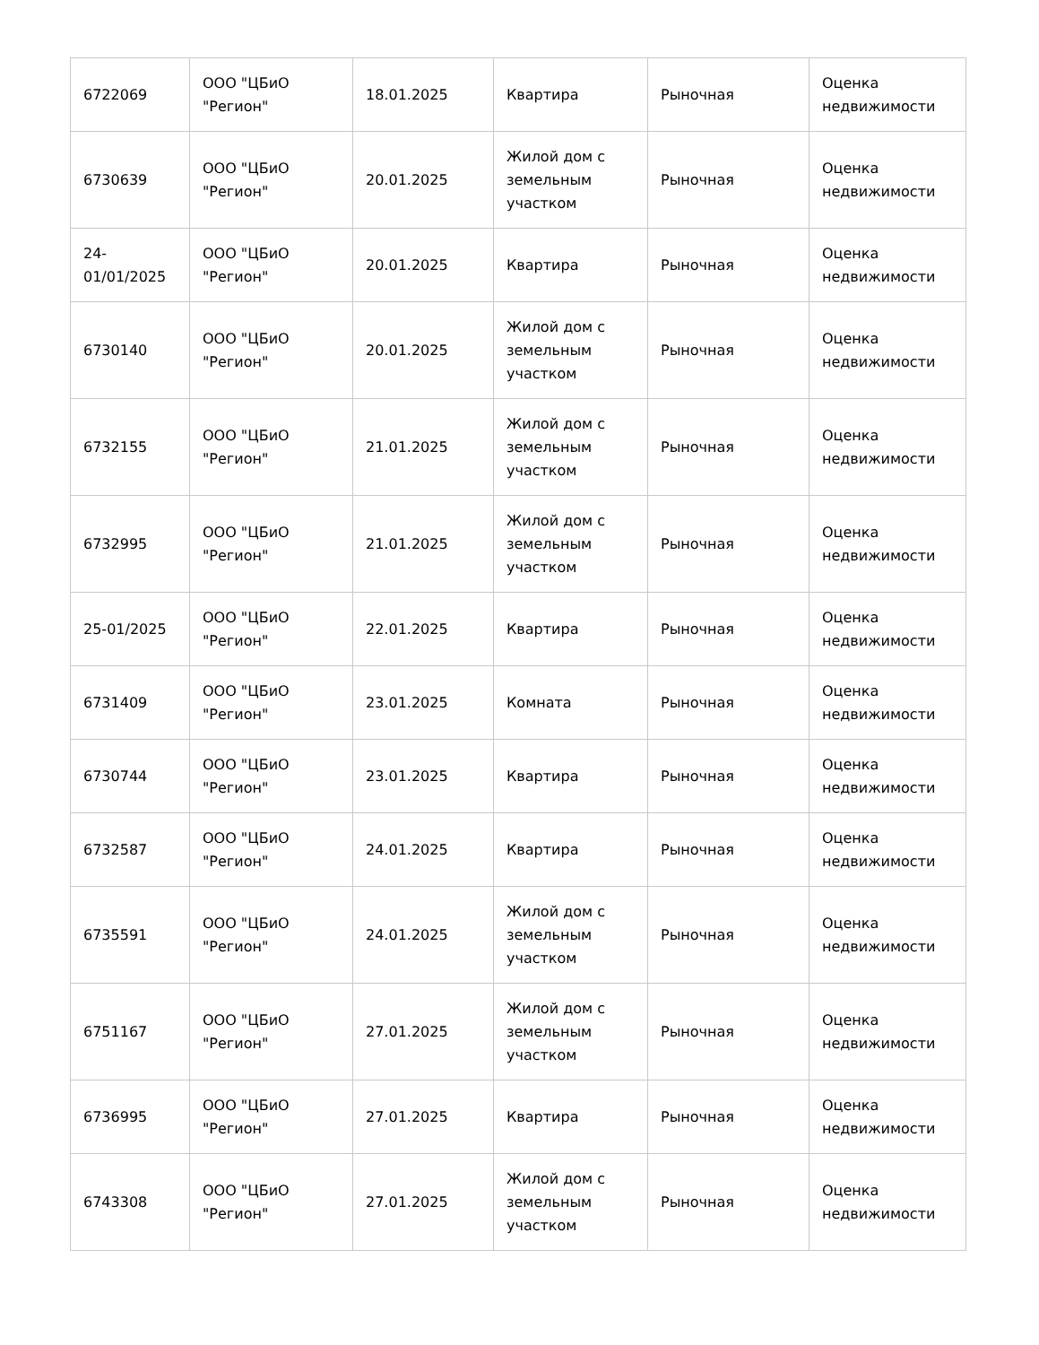| 6722069 | ООО "ЦБиО "Регион" | 18.01.2025 | Квартира | Рыночная | Оценка недвижимости |
| 6730639 | ООО "ЦБиО "Регион" | 20.01.2025 | Жилой дом с земельным участком | Рыночная | Оценка недвижимости |
| 24-01/01/2025 | ООО "ЦБиО "Регион" | 20.01.2025 | Квартира | Рыночная | Оценка недвижимости |
| 6730140 | ООО "ЦБиО "Регион" | 20.01.2025 | Жилой дом с земельным участком | Рыночная | Оценка недвижимости |
| 6732155 | ООО "ЦБиО "Регион" | 21.01.2025 | Жилой дом с земельным участком | Рыночная | Оценка недвижимости |
| 6732995 | ООО "ЦБиО "Регион" | 21.01.2025 | Жилой дом с земельным участком | Рыночная | Оценка недвижимости |
| 25-01/2025 | ООО "ЦБиО "Регион" | 22.01.2025 | Квартира | Рыночная | Оценка недвижимости |
| 6731409 | ООО "ЦБиО "Регион" | 23.01.2025 | Комната | Рыночная | Оценка недвижимости |
| 6730744 | ООО "ЦБиО "Регион" | 23.01.2025 | Квартира | Рыночная | Оценка недвижимости |
| 6732587 | ООО "ЦБиО "Регион" | 24.01.2025 | Квартира | Рыночная | Оценка недвижимости |
| 6735591 | ООО "ЦБиО "Регион" | 24.01.2025 | Жилой дом с земельным участком | Рыночная | Оценка недвижимости |
| 6751167 | ООО "ЦБиО "Регион" | 27.01.2025 | Жилой дом с земельным участком | Рыночная | Оценка недвижимости |
| 6736995 | ООО "ЦБиО "Регион" | 27.01.2025 | Квартира | Рыночная | Оценка недвижимости |
| 6743308 | ООО "ЦБиО "Регион" | 27.01.2025 | Жилой дом с земельным участком | Рыночная | Оценка недвижимости |